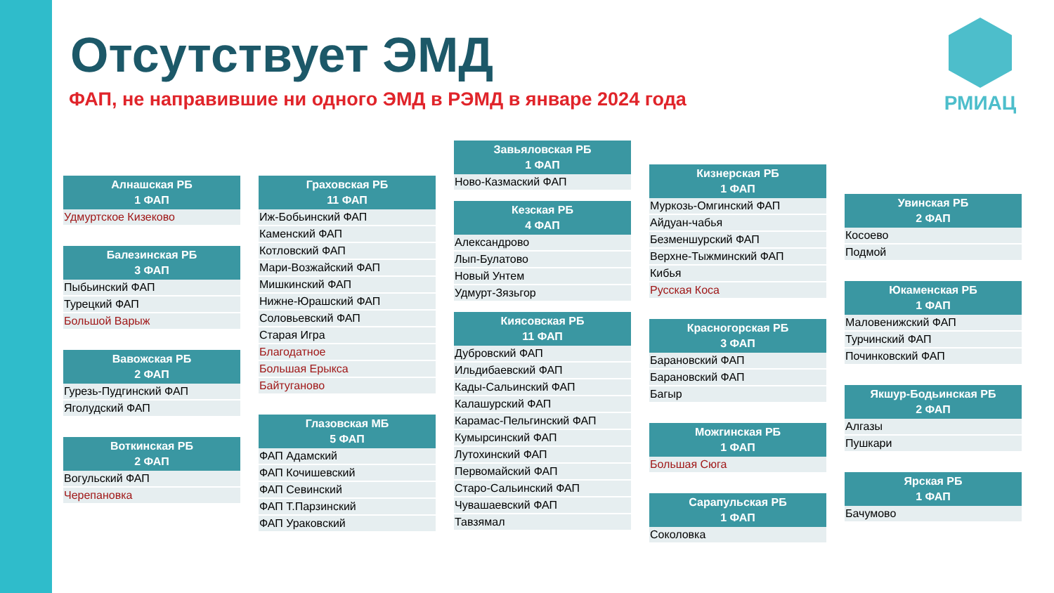Отсутствует ЭМД
ФАП, не направившие ни одного ЭМД в РЭМД в январе 2024 года
РМИАЦ
| Алнашская РБ 1 ФАП |
| --- |
| Удмуртское Кизеково |
| Балезинская РБ 3 ФАП |
| --- |
| Пыбьинский ФАП |
| Турецкий ФАП |
| Большой Варыж |
| Вавожская РБ 2 ФАП |
| --- |
| Гурезь-Пудгинский ФАП |
| Яголудский ФАП |
| Воткинская РБ 2 ФАП |
| --- |
| Вогульский ФАП |
| Черепановка |
| Граховская РБ 11 ФАП |
| --- |
| Иж-Бобьинский ФАП |
| Каменский ФАП |
| Котловский ФАП |
| Мари-Возжайский ФАП |
| Мишкинский ФАП |
| Нижне-Юрашский ФАП |
| Соловьевский ФАП |
| Старая Игра |
| Благодатное |
| Большая Ерыкса |
| Байтуганово |
| Глазовская МБ 5 ФАП |
| --- |
| ФАП Адамский |
| ФАП Кочишевский |
| ФАП Севинский |
| ФАП Т.Парзинский |
| ФАП Ураковский |
| Завьяловская РБ 1 ФАП |
| --- |
| Ново-Казмаский ФАП |
| Кезская РБ 4 ФАП |
| --- |
| Александрово |
| Лып-Булатово |
| Новый Унтем |
| Удмурт-Зязьгор |
| Киясовская РБ 11 ФАП |
| --- |
| Дубровский ФАП |
| Ильдибаевский ФАП |
| Кады-Сальинский ФАП |
| Калашурский ФАП |
| Карамас-Пельгинский ФАП |
| Кумырсинский ФАП |
| Лутохинский ФАП |
| Первомайский ФАП |
| Старо-Сальинский ФАП |
| Чувашаевский ФАП |
| Тавзямал |
| Кизнерская РБ 1 ФАП |
| --- |
| Муркозь-Омгинский ФАП |
| Айдуан-чабья |
| Безменшурский ФАП |
| Верхне-Тыжминский ФАП |
| Кибья |
| Русская Коса |
| Красногорская РБ 3 ФАП |
| --- |
| Барановский ФАП |
| Барановский ФАП |
| Багыр |
| Можгинская РБ 1 ФАП |
| --- |
| Большая Сюга |
| Сарапульская РБ 1 ФАП |
| --- |
| Соколовка |
| Увинская РБ 2 ФАП |
| --- |
| Косоево |
| Подмой |
| Юкаменская РБ 1 ФАП |
| --- |
| Маловенижский ФАП |
| Турчинский ФАП |
| Починковский ФАП |
| Якшур-Бодьинская РБ 2 ФАП |
| --- |
| Алгазы |
| Пушкари |
| Ярская РБ 1 ФАП |
| --- |
| Бачумово |